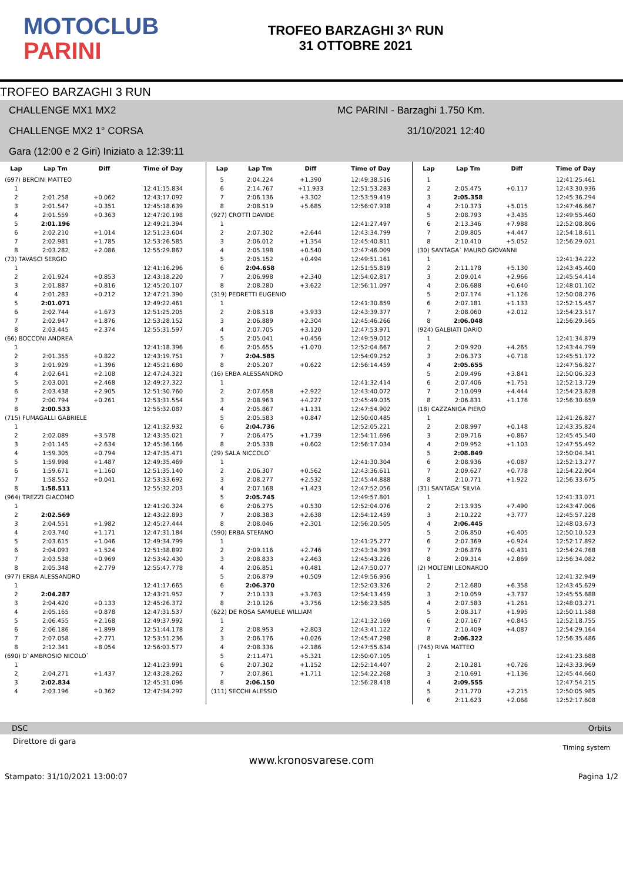MOTOCLUB
PARINI
TROFEO BARZAGHI 3^ RUN
31 OTTOBRE 2021
TROFEO BARZAGHI 3 RUN
CHALLENGE MX1 MX2 MC PARINI - Barzaghi 1.750 Km.
CHALLENGE MX2 1° CORSA 31/10/2021 12:40
Gara (12:00 e 2 Giri) Iniziato a 12:39:11
| Lap | Lap Tm | Diff | Time of Day |
| --- | --- | --- | --- |
| (697) BERCINI MATTEO | | | |
| 1 | | | 12:41:15.834 |
| 2 | 2:01.258 | +0.062 | 12:43:17.092 |
| 3 | 2:01.547 | +0.351 | 12:45:18.639 |
| 4 | 2:01.559 | +0.363 | 12:47:20.198 |
| 5 | 2:01.196 | | 12:49:21.394 |
| 6 | 2:02.210 | +1.014 | 12:51:23.604 |
| 7 | 2:02.981 | +1.785 | 12:53:26.585 |
| 8 | 2:03.282 | +2.086 | 12:55:29.867 |
| (73) TAVASCI SERGIO | | | |
| 1 | | | 12:41:16.296 |
| 2 | 2:01.924 | +0.853 | 12:43:18.220 |
| 3 | 2:01.887 | +0.816 | 12:45:20.107 |
| 4 | 2:01.283 | +0.212 | 12:47:21.390 |
| 5 | 2:01.071 | | 12:49:22.461 |
| 6 | 2:02.744 | +1.673 | 12:51:25.205 |
| 7 | 2:02.947 | +1.876 | 12:53:28.152 |
| 8 | 2:03.445 | +2.374 | 12:55:31.597 |
| (66) BOCCONI ANDREA | | | |
| 1 | | | 12:41:18.396 |
| 2 | 2:01.355 | +0.822 | 12:43:19.751 |
| 3 | 2:01.929 | +1.396 | 12:45:21.680 |
| 4 | 2:02.641 | +2.108 | 12:47:24.321 |
| 5 | 2:03.001 | +2.468 | 12:49:27.322 |
| 6 | 2:03.438 | +2.905 | 12:51:30.760 |
| 7 | 2:00.794 | +0.261 | 12:53:31.554 |
| 8 | 2:00.533 | | 12:55:32.087 |
| (715) FUMAGALLI GABRIELE | | | |
| 1 | | | 12:41:32.932 |
| 2 | 2:02.089 | +3.578 | 12:43:35.021 |
| 3 | 2:01.145 | +2.634 | 12:45:36.166 |
| 4 | 1:59.305 | +0.794 | 12:47:35.471 |
| 5 | 1:59.998 | +1.487 | 12:49:35.469 |
| 6 | 1:59.671 | +1.160 | 12:51:35.140 |
| 7 | 1:58.552 | +0.041 | 12:53:33.692 |
| 8 | 1:58.511 | | 12:55:32.203 |
| (964) TREZZI GIACOMO | | | |
| 1 | | | 12:41:20.324 |
| 2 | 2:02.569 | | 12:43:22.893 |
| 3 | 2:04.551 | +1.982 | 12:45:27.444 |
| 4 | 2:03.740 | +1.171 | 12:47:31.184 |
| 5 | 2:03.615 | +1.046 | 12:49:34.799 |
| 6 | 2:04.093 | +1.524 | 12:51:38.892 |
| 7 | 2:03.538 | +0.969 | 12:53:42.430 |
| 8 | 2:05.348 | +2.779 | 12:55:47.778 |
| (977) ERBA ALESSANDRO | | | |
| 1 | | | 12:41:17.665 |
| 2 | 2:04.287 | | 12:43:21.952 |
| 3 | 2:04.420 | +0.133 | 12:45:26.372 |
| 4 | 2:05.165 | +0.878 | 12:47:31.537 |
| 5 | 2:06.455 | +2.168 | 12:49:37.992 |
| 6 | 2:06.186 | +1.899 | 12:51:44.178 |
| 7 | 2:07.058 | +2.771 | 12:53:51.236 |
| 8 | 2:12.341 | +8.054 | 12:56:03.577 |
| (690) D`AMBROSIO NICOLO` | | | |
| 1 | | | 12:41:23.991 |
| 2 | 2:04.271 | +1.437 | 12:43:28.262 |
| 3 | 2:02.834 | | 12:45:31.096 |
| 4 | 2:03.196 | +0.362 | 12:47:34.292 |
| Lap | Lap Tm | Diff | Time of Day |
| --- | --- | --- | --- |
| 5 | 2:04.224 | +1.390 | 12:49:38.516 |
| 6 | 2:14.767 | +11.933 | 12:51:53.283 |
| 7 | 2:06.136 | +3.302 | 12:53:59.419 |
| 8 | 2:08.519 | +5.685 | 12:56:07.938 |
| (927) CROTTI DAVIDE | | | |
| 1 | | | 12:41:27.497 |
| 2 | 2:07.302 | +2.644 | 12:43:34.799 |
| 3 | 2:06.012 | +1.354 | 12:45:40.811 |
| 4 | 2:05.198 | +0.540 | 12:47:46.009 |
| 5 | 2:05.152 | +0.494 | 12:49:51.161 |
| 6 | 2:04.658 | | 12:51:55.819 |
| 7 | 2:06.998 | +2.340 | 12:54:02.817 |
| 8 | 2:08.280 | +3.622 | 12:56:11.097 |
| (319) PEDRETTI EUGENIO | | | |
| 1 | | | 12:41:30.859 |
| 2 | 2:08.518 | +3.933 | 12:43:39.377 |
| 3 | 2:06.889 | +2.304 | 12:45:46.266 |
| 4 | 2:07.705 | +3.120 | 12:47:53.971 |
| 5 | 2:05.041 | +0.456 | 12:49:59.012 |
| 6 | 2:05.655 | +1.070 | 12:52:04.667 |
| 7 | 2:04.585 | | 12:54:09.252 |
| 8 | 2:05.207 | +0.622 | 12:56:14.459 |
| (16) ERBA ALESSANDRO | | | |
| 1 | | | 12:41:32.414 |
| 2 | 2:07.658 | +2.922 | 12:43:40.072 |
| 3 | 2:08.963 | +4.227 | 12:45:49.035 |
| 4 | 2:05.867 | +1.131 | 12:47:54.902 |
| 5 | 2:05.583 | +0.847 | 12:50:00.485 |
| 6 | 2:04.736 | | 12:52:05.221 |
| 7 | 2:06.475 | +1.739 | 12:54:11.696 |
| 8 | 2:05.338 | +0.602 | 12:56:17.034 |
| (29) SALA NICCOLO` | | | |
| 1 | | | 12:41:30.304 |
| 2 | 2:06.307 | +0.562 | 12:43:36.611 |
| 3 | 2:08.277 | +2.532 | 12:45:44.888 |
| 4 | 2:07.168 | +1.423 | 12:47:52.056 |
| 5 | 2:05.745 | | 12:49:57.801 |
| 6 | 2:06.275 | +0.530 | 12:52:04.076 |
| 7 | 2:08.383 | +2.638 | 12:54:12.459 |
| 8 | 2:08.046 | +2.301 | 12:56:20.505 |
| (590) ERBA STEFANO | | | |
| 1 | | | 12:41:25.277 |
| 2 | 2:09.116 | +2.746 | 12:43:34.393 |
| 3 | 2:08.833 | +2.463 | 12:45:43.226 |
| 4 | 2:06.851 | +0.481 | 12:47:50.077 |
| 5 | 2:06.879 | +0.509 | 12:49:56.956 |
| 6 | 2:06.370 | | 12:52:03.326 |
| 7 | 2:10.133 | +3.763 | 12:54:13.459 |
| 8 | 2:10.126 | +3.756 | 12:56:23.585 |
| (622) DE ROSA SAMUELE WILLIAM | | | |
| 1 | | | 12:41:32.169 |
| 2 | 2:08.953 | +2.803 | 12:43:41.122 |
| 3 | 2:06.176 | +0.026 | 12:45:47.298 |
| 4 | 2:08.336 | +2.186 | 12:47:55.634 |
| 5 | 2:11.471 | +5.321 | 12:50:07.105 |
| 6 | 2:07.302 | +1.152 | 12:52:14.407 |
| 7 | 2:07.861 | +1.711 | 12:54:22.268 |
| 8 | 2:06.150 | | 12:56:28.418 |
| (111) SECCHI ALESSIO | | | |
| Lap | Lap Tm | Diff | Time of Day |
| --- | --- | --- | --- |
| 1 | | | 12:41:25.461 |
| 2 | 2:05.475 | +0.117 | 12:43:30.936 |
| 3 | 2:05.358 | | 12:45:36.294 |
| 4 | 2:10.373 | +5.015 | 12:47:46.667 |
| 5 | 2:08.793 | +3.435 | 12:49:55.460 |
| 6 | 2:13.346 | +7.988 | 12:52:08.806 |
| 7 | 2:09.805 | +4.447 | 12:54:18.611 |
| 8 | 2:10.410 | +5.052 | 12:56:29.021 |
| (30) SANTAGA` MAURO GIOVANNI | | | |
| 1 | | | 12:41:34.222 |
| 2 | 2:11.178 | +5.130 | 12:43:45.400 |
| 3 | 2:09.014 | +2.966 | 12:45:54.414 |
| 4 | 2:06.688 | +0.640 | 12:48:01.102 |
| 5 | 2:07.174 | +1.126 | 12:50:08.276 |
| 6 | 2:07.181 | +1.133 | 12:52:15.457 |
| 7 | 2:08.060 | +2.012 | 12:54:23.517 |
| 8 | 2:06.048 | | 12:56:29.565 |
| (924) GALBIATI DARIO | | | |
| 1 | | | 12:41:34.879 |
| 2 | 2:09.920 | +4.265 | 12:43:44.799 |
| 3 | 2:06.373 | +0.718 | 12:45:51.172 |
| 4 | 2:05.655 | | 12:47:56.827 |
| 5 | 2:09.496 | +3.841 | 12:50:06.323 |
| 6 | 2:07.406 | +1.751 | 12:52:13.729 |
| 7 | 2:10.099 | +4.444 | 12:54:23.828 |
| 8 | 2:06.831 | +1.176 | 12:56:30.659 |
| (18) CAZZANIGA PIERO | | | |
| 1 | | | 12:41:26.827 |
| 2 | 2:08.997 | +0.148 | 12:43:35.824 |
| 3 | 2:09.716 | +0.867 | 12:45:45.540 |
| 4 | 2:09.952 | +1.103 | 12:47:55.492 |
| 5 | 2:08.849 | | 12:50:04.341 |
| 6 | 2:08.936 | +0.087 | 12:52:13.277 |
| 7 | 2:09.627 | +0.778 | 12:54:22.904 |
| 8 | 2:10.771 | +1.922 | 12:56:33.675 |
| (31) SANTAGA' SILVIA | | | |
| 1 | | | 12:41:33.071 |
| 2 | 2:13.935 | +7.490 | 12:43:47.006 |
| 3 | 2:10.222 | +3.777 | 12:45:57.228 |
| 4 | 2:06.445 | | 12:48:03.673 |
| 5 | 2:06.850 | +0.405 | 12:50:10.523 |
| 6 | 2:07.369 | +0.924 | 12:52:17.892 |
| 7 | 2:06.876 | +0.431 | 12:54:24.768 |
| 8 | 2:09.314 | +2.869 | 12:56:34.082 |
| (2) MOLTENI LEONARDO | | | |
| 1 | | | 12:41:32.949 |
| 2 | 2:12.680 | +6.358 | 12:43:45.629 |
| 3 | 2:10.059 | +3.737 | 12:45:55.688 |
| 4 | 2:07.583 | +1.261 | 12:48:03.271 |
| 5 | 2:08.317 | +1.995 | 12:50:11.588 |
| 6 | 2:07.167 | +0.845 | 12:52:18.755 |
| 7 | 2:10.409 | +4.087 | 12:54:29.164 |
| 8 | 2:06.322 | | 12:56:35.486 |
| (745) RIVA MATTEO | | | |
| 1 | | | 12:41:23.688 |
| 2 | 2:10.281 | +0.726 | 12:43:33.969 |
| 3 | 2:10.691 | +1.136 | 12:45:44.660 |
| 4 | 2:09.555 | | 12:47:54.215 |
| 5 | 2:11.770 | +2.215 | 12:50:05.985 |
| 6 | 2:11.623 | +2.068 | 12:52:17.608 |
DSC Orbits
Direttore di gara Timing system
www.kronosvarese.com
Stampato: 31/10/2021 13:00:07 Pagina 1/2